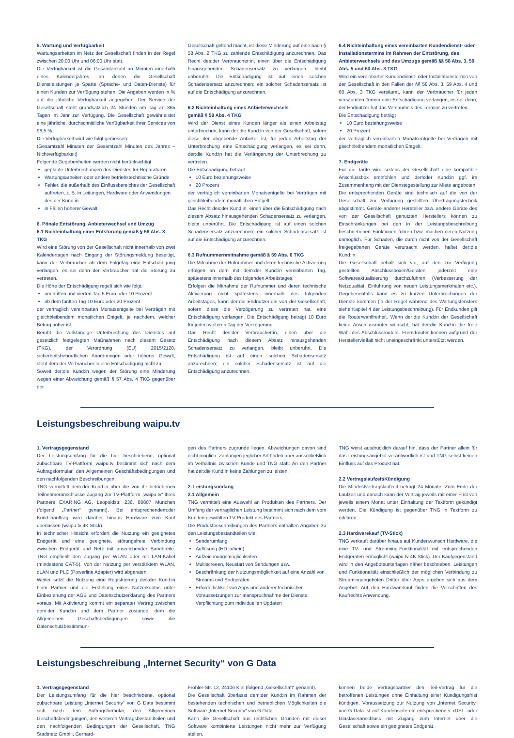5. Wartung und Verfügbarkeit
Wartungsarbeiten im Netz der Gesellschaft finden in der Regel zwischen 20:00 Uhr und 06:00 Uhr statt.
Die Verfügbarkeit ist die Gesamtanzahl an Minuten innerhalb eines Kalenderjahres, an denen die Gesellschaft Dienstleistungen je Sparte (Sprache- und Daten-Dienste) für einen Kunden zur Verfügung stehen. Die Angaben werden in % auf die jährliche Verfügbarkeit angegeben. Der Service der Gesellschaft steht grundsätzlich 24 Stunden am Tag an 365 Tagen im Jahr zur Verfügung. Die Gesellschaft gewährleistet eine jährliche, durchschnittliche Verfügbarkeit ihrer Services von 98,5 %.
Die Verfügbarkeit wird wie folgt gemessen:
(Gesamtzahl Minuten der Gesamtzahl Minuten des Jahres – Nichtverfügbarkeit)
Folgende Gegebenheiten werden nicht berücksichtigt:
geplante Unterbrechungen des Dienstes für Reparaturen
Wartungsarbeiten oder andere betriebstechnische Gründe
Fehler, die außerhalb des Einflussbereiches der Gesellschaft auftreten, z. B. in Leitungen, Hardware oder Anwendungen des:der Kund:in
in Fällen höherer Gewalt
6. Pönale Entstörung, Anbieterwechsel und Umzug
6.1 Nichteinhaltung einer Entstörung gemäß § 58 Abs. 3 TKG
Wird eine Störung von der Gesellschaft nicht innerhalb von zwei Kalendertagen nach Eingang der Störungsmeldung beseitigt, kann der Verbraucher ab dem Folgetag eine Entschädigung verlangen, es sei denn der Verbraucher hat die Störung zu vertreten.
Die Höhe der Entschädigung regelt sich wie folgt:
am dritten und vierten Tag 5 Euro oder 10 Prozent
ab dem fünften Tag 10 Euro oder 20 Prozent
der vertraglich vereinbarten Monatsentgelte bei Verträgen mit gleichbleibendem monatlichen Entgelt, je nachdem, welcher Betrag höher ist.
Beruht die vollständige Unterbrechung des Dienstes auf gesetzlich festgelegten Maßnahmen nach diesem Gesetz (TKG), der Verordnung (EU) 2015/2120, sicherheitsbehördlichen Anordnungen oder höherer Gewalt, steht dem:der Verbraucher:in eine Entschädigung nicht zu.
Soweit der:die Kund:in wegen der Störung eine Minderung wegen einer Abweichung gemäß § 57 Abs. 4 TKG gegenüber der
Gesellschaft geltend macht, ist diese Minderung auf eine nach § 58 Abs. 2 TKG zu zahlende Entschädigung anzurechnen. Das Recht des:der Verbraucher:in, einen über die Entschädigung hinausgehenden Schadensersatz zu verlangen, bleibt unberührt. Die Entschädigung ist auf einen solchen Schadensersatz anzurechnen; ein solcher Schadensersatz ist auf die Entschädigung anzurechnen.
6.2 Nichteinhaltung eines Anbieterwechsels
gemäß § 59 Abs. 4 TKG
Wird der Dienst eines Kunden länger als einen Arbeitstag unterbrochen, kann der:die Kund:in von der Gesellschaft, sofern diese der abgebende Anbieter ist, für jeden Arbeitstag der Unterbrechung eine Entschädigung verlangen, es sei denn, der:die Kund:in hat die Verlängerung der Unterbrechung zu vertreten.
Die Entschädigung beträgt
10 Euro beziehungsweise
20 Prozent
der vertraglich vereinbarten Monatsentgelte bei Verträgen mit gleichbleibendem monatlichen Entgelt.
Das Recht des:der Kund:in, einen über die Entschädigung nach diesem Absatz hinausgehenden Schadensersatz zu verlangen, bleibt unberührt. Die Entschädigung ist auf einen solchen Schadensersatz anzurechnen; ein solcher Schadensersatz ist auf die Entschädigung anzurechnen.
6.3 Rufnummernmitnahme gemäß § 59 Abs. 6 TKG
Die Mitnahme der Rufnummer und deren technische Aktivierung erfolgen an dem mit dem:der Kund:in vereinbarten Tag, spätestens innerhalb des folgenden Arbeitstages.
Erfolgen die Mitnahme der Rufnummer und deren technische Aktivierung nicht spätestens innerhalb des folgenden Arbeitstages, kann der:die Endnutzer:oin von der Gesellschaft, sofern diese die Verzögerung zu vertreten hat, eine Entschädigung verlangen. Die Entschädigung beträgt 10 Euro für jeden weiteren Tag der Verzögerung.
Das Recht des:der Verbraucher:in, einen über die Entschädigung nach diesem Absatz hinausgehenden Schadensersatz zu verlangen, bleibt unberührt. Die Entschädigung ist auf einen solchen Schadensersatz anzurechnen; ein solcher Schadensersatz ist auf die Entschädigung anzurechnen.
6.4 Nichteinhaltung eines vereinbarten Kundendienst- oder Installationstermins im Rahmen der Entstörung, des Anbieterwechsels und des Umzugs gemäß §§ 58 Abs. 3, 59 Abs. 5 und 60 Abs. 3 TKG
Wird ein vereinbarter Kundendienst- oder Installationstermin von der Gesellschaft in den Fällen der §§ 58 Abs. 3, 59 Abs. 4 und 60 Abs. 3 TKG versäumt, kann der Verbraucher für jeden versäumten Termin eine Entschädigung verlangen, es sei denn, der Endnutzer hat das Versäumnis des Termins zu vertreten.
Die Entschädigung beträgt
10 Euro beziehungsweise
20 Prozent
der vertraglich vereinbarten Monatsentgelte bei Verträgen mit gleichbleibendem monatlichen Entgelt.
7. Endgeräte
Für die Tarife wird seitens der Gesellschaft eine kompatible Anschlussbox empfohlen und dem:der Kund:in ggf. im Zusammenhang mit der Dienstegestellung zur Miete angeboten.
Die entsprechenden Geräte sind technisch auf die von der Gesellschaft zur Verfügung gestellten Übertragungstechnik abgestimmt. Geräte anderer Hersteller bzw. andere Geräte des von der Gesellschaft genutzten Herstellers können zu Einschränkungen bei den in der Leistungsbeschreibung beschriebenen Funktionen führen bzw. machen deren Nutzung unmöglich. Für Schäden, die durch nicht von der Gesellschaft freigegebenen Geräte verursacht werden, haftet der:die Kund:in.
Die Gesellschaft behält sich vor, auf den zur Verfügung gestellten Anschlussboxen/Geräten jederzeit eine Softwareaktualisierung durchzuführen (Verbesserung der Netzqualität, Einführung von neuen Leistungsmerkmalen etc.). Gegebenenfalls kann es zu kurzen Unterbrechungen der Dienste kommen (in der Regel während des Wartungsfensters siehe Kapitel 4 der Leistungsbeschreibung). Für Endkunden gilt die Routerwahlfreiheit. Wenn der:die Kund:in der Gesellschaft keine Anschlussrouter wünscht, hat der:die Kund:in die freie Wahl des Abschlussrouters. Fremdrouter können aufgrund der Herstellervielfalt nicht uneingeschränkt unterstützt werden.
Leistungsbeschreibung waipu.tv
1. Vertragsgegenstand
Der Leistungsumfang für die hier beschriebene, optional zubuchbare TV-Plattform waipu.tv bestimmt sich nach dem Auftragsformular, den Allgemeinen Geschäftsbedingungen und den nachfolgenden Beschreibungen.
TNG vermittelt dem:der Kund:in über die von ihr betriebenen Teilnehmeranschlüsse Zugang zur TV-Plattform „waipu.tv“ ihres Partners EXARING AG, Leopoldstr. 236, 80807 München (folgend „Partner“ genannt). Bei entsprechendem:der Kund:inauftrag wird darüber hinaus Hardware zum Kauf überlassen (waipu.tv 4K Stick).
In technischer Hinsicht erfordert die Nutzung ein geeignetes Endgerät und eine geeignete, störungsfreie Verbindung zwischen Endgerät und Netz mit ausreichender Bandbreite. TNG empfiehlt den Zugang per WLAN oder mit LAN-Kabel (mindestens CAT-5). Von der Nutzung per verstärktem WLAN, dLAN und PLC (Powerline Adapter) wird abgeraten.
Weiter setzt die Nutzung eine Registrierung des:der Kund:in beim Partner und die Erstellung eines Nutzerkontos unter Einbeziehung der AGB und Datenschutzerklärung des Partners voraus. Mit Aktivierung kommt ein separater Vertrag zwischen dem:der Kund:in und dem Partner zustande, dem die Allgemeinen Geschäftsbedingungen sowie die Datenschutzbestimmun-
gen des Partners zugrunde liegen. Abweichungen davon sind nicht möglich. Zahlungen jeglicher Art finden aber ausschließlich im Verhältnis zwischen Kunde und TNG statt. An den Partner hat der:die Kund:in keine Zahlungen zu leisten.
2. Leistungsumfang
2.1 Allgemein
TNG vermittelt eine Auswahl an Produkten des Partners. Der Umfang der vertraglichen Leistung bestimmt sich nach dem vom Kunden gewählten TV-Produkt des Partners.
Die Produktbeschreibungen des Partners enthalten Angaben zu den Leistungsbestandteilen wie:
Senderumfang
Auflösung (HD ja/nein)
Aufzeichnungsmöglichkeiten
Multiscreeen, Neustart von Sendungen usw.
Beschränkung der Nutzungsmöglichkeit auf eine Anzahl von Streams und Endgeräten
Erforderlichkeit von Apps und anderer technischer Voraussetzungen zur Inanspruchnahme der Dienste, Verpflichtung zum individuellen Updaten
TNG weist ausdrücklich darauf hin, dass der Partner allein für das Leistungsangebot verantwortlich ist und TNG selbst keinen Einfluss auf das Produkt hat.
2.2 Vertragslaufzeit/Kündigung
Die Mindestvertragslaufzeit beträgt 24 Monate. Zum Ende der Laufzeit und danach kann der Vertrag jeweils mit einer Frist von jeweils einem Monat unter Einhaltung der Textform gekündigt werden. Die Kündigung ist gegenüber TNG in Textform zu erklären.
2.3 Hardwarekauf (TV-Stick)
TNG verkauft darüber hinaus auf Kundenwunsch Hardware, die eine TV- und Streaming-Funktionalität mit entsprechenden Endgeräten ermöglicht (waipu.tv 4K Stick). Der Kaufgegenstand wird in den Angebotsunterlagen näher beschrieben. Leistungen und Funktionalität einschließlich der möglichen Verbindung zu Streamingangeboten Dritter über Apps ergeben sich aus dem Angebot. Auf den Hardwarekauf finden die Vorschriften des Kaufrechts Anwendung.
Leistungsbeschreibung „Internet Security“ von G Data
1. Vertragsgegenstand
Der Leistungsumfang für die hier beschriebene, optional zubuchbare Leistung „Internet Security“ von G Data bestimmt sich nach dem Auftragsformular, den Allgemeinen Geschäftsbedingungen, den weiteren Vertragsbestandteilen und den nachfolgenden Bedingungen der Gesellschaft, TNG Stadtnetz GmbH, Gerhard-
Fröhler-Str. 12, 24106 Kiel (folgend „Gesellschaft“ genannt).
Die Gesellschaft überlässt dem:der Kund:in im Rahmen der bestehenden technischen und betrieblichen Möglichkeiten die Software „Internet Security“ von G Data.
Kann die Gesellschaft aus rechtlichen Gründen mit dieser Software kombinierte Leistungen nicht mehr zur Verfügung stellen,
können beide Vertragspartner den Teil-Vertrag für die betroffenen Leistungen ohne Einhaltung einer Kündigungsfrist kündigen. Voraussetzung zur Nutzung von „Internet Security“ von G Data ist auf Kundenseite ein entsprechender xDSL- oder Glasfaseranschluss mit Zugang zum Internet über die Gesellschaft sowie ein geeignetes Endgerät.